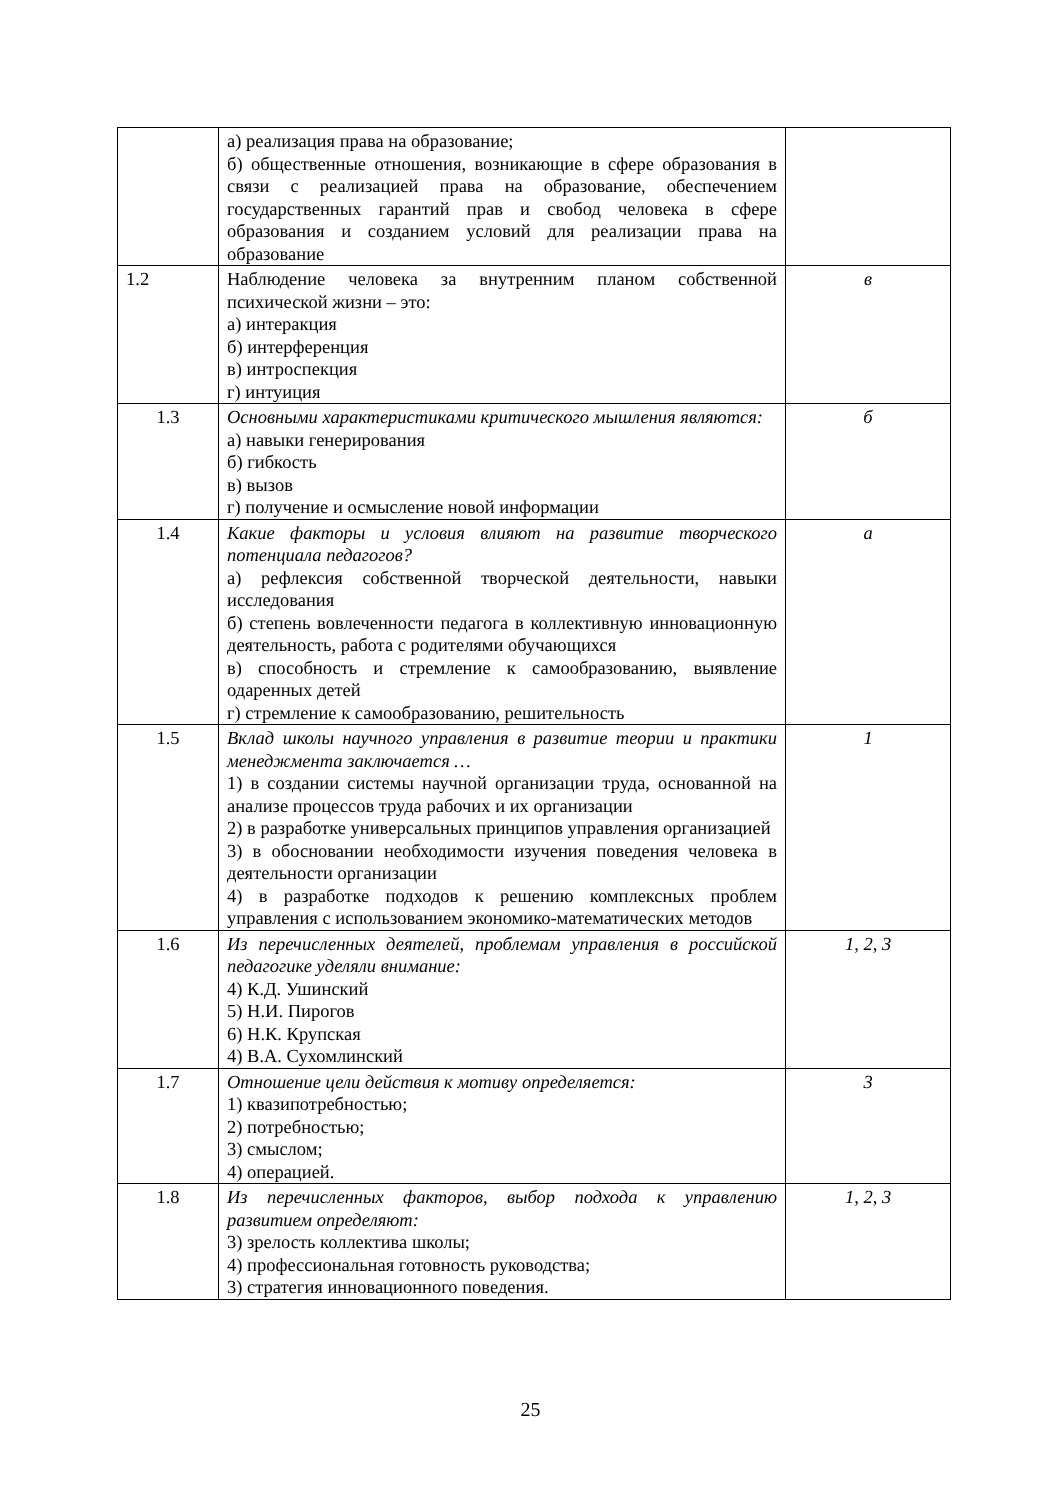| | а) реализация права на образование; б) общественные отношения, возникающие в сфере образования в связи с реализацией права на образование, обеспечением государственных гарантий прав и свобод человека в сфере образования и созданием условий для реализации права на образование | |
| 1.2 | Наблюдение человека за внутренним планом собственной психической жизни – это: а) интеракция б) интерференция в) интроспекция г) интуиция | в |
| 1.3 | Основными характеристиками критического мышления являются: а) навыки генерирования б) гибкость в) вызов г) получение и осмысление новой информации | б |
| 1.4 | Какие факторы и условия влияют на развитие творческого потенциала педагогов? а) рефлексия собственной творческой деятельности, навыки исследования б) степень вовлеченности педагога в коллективную инновационную деятельность, работа с родителями обучающихся в) способность и стремление к самообразованию, выявление одаренных детей г) стремление к самообразованию, решительность | а |
| 1.5 | Вклад школы научного управления в развитие теории и практики менеджмента заключается … 1) в создании системы научной организации труда, основанной на анализе процессов труда рабочих и их организации 2) в разработке универсальных принципов управления организацией 3) в обосновании необходимости изучения поведения человека в деятельности организации 4) в разработке подходов к решению комплексных проблем управления с использованием экономико-математических методов | 1 |
| 1.6 | Из перечисленных деятелей, проблемам управления в российской педагогике уделяли внимание: 4) К.Д. Ушинский 5) Н.И. Пирогов 6) Н.К. Крупская 4) В.А. Сухомлинский | 1, 2, 3 |
| 1.7 | Отношение цели действия к мотиву определяется: 1) квазипотребностью; 2) потребностью; 3) смыслом; 4) операцией. | 3 |
| 1.8 | Из перечисленных факторов, выбор подхода к управлению развитием определяют: 3) зрелость коллектива школы; 4) профессиональная готовность руководства; 3) стратегия инновационного поведения. | 1, 2, 3 |
25